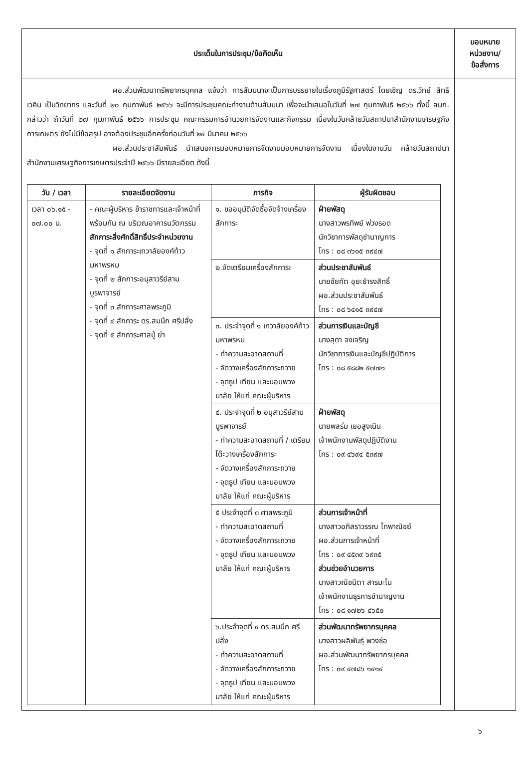| ประเด็นในการประชุม/ข้อคิดเห็น | มอบหมาย หน่วยงาน/ ข้อสั่งการ |
| --- | --- |
| ผอ.ส่วนพัฒนาทรัพยากรบุคคล แจ้งว่า การสัมมนาจะเป็นการบรรยายในเรื่องภูมิรัฐศาสตร์ โดยเชิญ ดร.วิทย์ สิทธิเวคิน เป็นวิทยากร และวันที่ ๒๐ กุมภาพันธ์ ๒๕๖๖ จะมีการประชุมคณะทำงานด้านสัมมนา เพื่อจะนำเสนอในวันที่ ๒๗ กุมภาพันธ์ ๒๕๖๖ ทั้งนี้ ลนก. กล่าวว่า ถ้าวันที่ ๒๗ กุมภาพันธ์ ๒๕๖๖ การประชุม คณะกรรมการอำนวยการจัดงานและกิจกรรม เนื่องในวันคล้ายวันสถาปนาสำนักงานเศรษฐกิจการเกษตร ยังไม่มีข้อสรุป อาจต้องประชุมอีกครั้งก่อนวันที่ ๒๔ มีนาคม ๒๕๖๖ ผอ.ส่วนประชาสัมพันธ์ นำเสนอการมอบหมายการจัดงานมอบหมายการจัดงาน เนื่องในงานวัน คล้ายวันสถาปนาสำนักงานเศรษฐกิจการเกษตรประจำปี ๒๕๖๖ มีรายละเอียด ดังนี้ / วัน / เวลา / รายละเอียดจัดงาน / ภารกิจ / ผู้รับผิดชอบ / / --- / --- / --- / --- / / เวลา ๐๖.๑๕ - ๐๗.๐๐ น. / - คณะผู้บริหาร ข้าราชการและเจ้าหน้าที่ พร้อมกัน ณ บริเวณอาคารนวัตกรรม สักการะสิ่งศักดิ์สิทธิ์ประจำหน่วยงาน - จุดที่ ๑ สักการะเทวาลัยองค์ท้าวมหาพรหม - จุดที่ ๒ สักการะอนุสาวรีย์สามบูรพาจารย์ - จุดที่ ๓ สักการะศาลพระภูมิ - จุดที่ ๔ สักการะ ดร.สมนึก ศรีปลั่ง - จุดที่ ๕ สักการะศาลปู่ ย่า / ๑. ขออนุมัติจัดซื้อจัดจ้างเครื่องสักการะ / ฝ่ายพัสดุ นางสาวพรทิพย์ พ่วงรอด นักวิชาการพัสดุชำนาญการ โทร : ๐๘ ๓๖๑๕ ๓๙๔๗ / / / / ๒.จัดเตรียมเครื่องสักการะ / ส่วนประชาสัมพันธ์ นายชัยทัต อุยะธำรงสิทธิ์ ผอ.ส่วนประชาสัมพันธ์ โทร : ๐๘ ๖๔๑๕ ๓๙๔๗ / / / / ๓. ประจำจุดที่ ๑ เทวาลัยองค์ท้าวมหาพรหม - ทำความสะอาดสถานที่ - จัดวางเครื่องสักการะถวาย - จุดธูป เทียน และมอบพวงมาลัย ให้แก่ คณะผู้บริหาร / ส่วนการเงินและบัญชี นางสุดา จงเจริญ นักวิชาการเงินและบัญชีปฏิบัติการ โทร : ๐๘ ๕๘๘๒ ๕๗๗๑ / / / / ๔. ประจำจุดที่ ๒ อนุสาวรีย์สามบูรพาจารย์ - ทำความสะอาดสถานที่ / เตรียมโต๊ะวางเครื่องสักการะ - จัดวางเครื่องสักการะถวาย - จุดธูป เทียน และมอบพวงมาลัย ให้แก่ คณะผู้บริหาร / ฝ่ายพัสดุ นายพลร่ม เยอสูงเนิน เจ้าพนักงานพัสดุปฏิบัติงาน โทร : ๐๙ ๔๖๙๔ ๕๓๙๗ / / / / ๕ ประจำจุดที่ ๓ ศาลพระภูมิ - ทำความสะอาดสถานที่ - จัดวางเครื่องสักการะถวาย - จุดธูป เทียน และมอบพวงมาลัย ให้แก่ คณะผู้บริหาร / ส่วนการเจ้าหน้าที่ นางสาวอภิสราวรรณ ไทพาณิชย์ ผอ.ส่วนการเจ้าหน้าที่ โทร : ๐๙ ๔๕๓๙ ๖๙๓๕ ส่วนช่วยอำนวยการ นางสาวณิชนิตา สารมะโน เจ้าพนักงานธุรการชำนาญงาน โทร : ๐๘ ๑๗๒๖ ๔๖๕๐ / / / / ๖.ประจำจุดที่ ๔ ดร.สมนึก ศรีปลั่ง - ทำความสะอาดสถานที่ - จัดวางเครื่องสักการะถวาย - จุดธูป เทียน และมอบพวงมาลัย ให้แก่ คณะผู้บริหาร / ส่วนพัฒนาทรัพยากรบุคคล นางสาวผลิพันธุ์ พวงช่อ ผอ.ส่วนพัฒนาทรัพยากรบุคคล โทร : ๐๙ ๔๗๘๖ ๑๔๑๔ / | |
๖